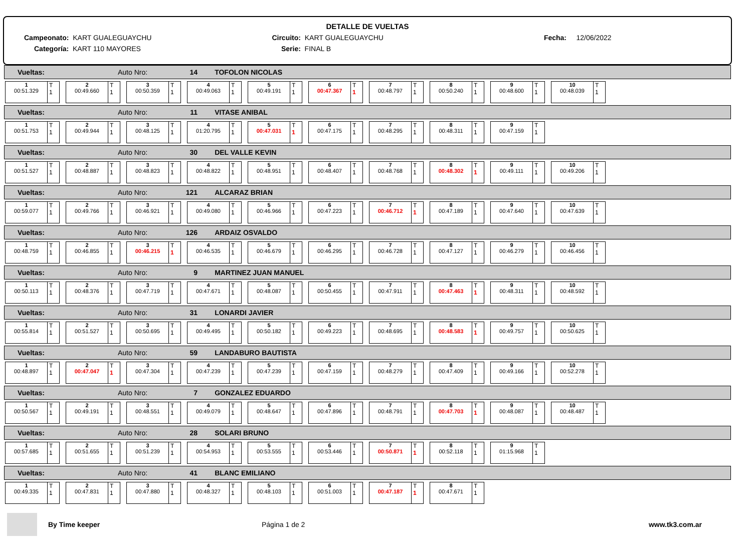DETALLE DE VUELTAS
Campeonato: KART GUALEGUAYCHU Circuito: KART GUALEGUAYCHU Fecha: 12/06/2022
Categoría: KART 110 MAYORES Serie: FINAL B
Vueltas: Auto Nro: 14 TOFOLON NICOLAS
1
00:51.329
T
1
2
00:49.660
T
1
3
00:50.359
T
1
4
00:49.063
T
1
5
00:49.191
T
1
6
00:47.367
T
1
7
00:48.797
T
1
8
00:50.240
T
1
9
00:48.600
T
1
10
00:48.039
T
1
Vueltas: Auto Nro: 11 VITASE ANIBAL
1
00:51.753
T
1
2
00:49.944
T
1
3
00:48.125
T
1
4
01:20.795
T
1
5
00:47.031
T
1
6
00:47.175
T
1
7
00:48.295
T
1
8
00:48.311
T
1
9
00:47.159
T
1
Vueltas: Auto Nro: 30 DEL VALLE KEVIN
1
00:51.527
T
1
2
00:48.887
T
1
3
00:48.823
T
1
4
00:48.822
T
1
5
00:48.951
T
1
6
00:48.407
T
1
7
00:48.768
T
1
8
00:48.302
T
1
9
00:49.111
T
1
10
00:49.206
T
1
Vueltas: Auto Nro: 121 ALCARAZ BRIAN
1
00:59.077
T
1
2
00:49.766
T
1
3
00:46.921
T
1
4
00:49.080
T
1
5
00:46.966
T
1
6
00:47.223
T
1
7
00:46.712
T
1
8
00:47.189
T
1
9
00:47.640
T
1
10
00:47.639
T
1
Vueltas: Auto Nro: 126 ARDAIZ OSVALDO
1
00:48.759
T
1
2
00:46.855
T
1
3
00:46.215
T
1
4
00:46.535
T
1
5
00:46.679
T
1
6
00:46.295
T
1
7
00:46.728
T
1
8
00:47.127
T
1
9
00:46.279
T
1
10
00:46.456
T
1
Vueltas: Auto Nro: 9 MARTINEZ JUAN MANUEL
1
00:50.113
T
1
2
00:48.376
T
1
3
00:47.719
T
1
4
00:47.671
T
1
5
00:48.087
T
1
6
00:50.455
T
1
7
00:47.911
T
1
8
00:47.463
T
1
9
00:48.311
T
1
10
00:48.592
T
1
Vueltas: Auto Nro: 31 LONARDI JAVIER
1
00:55.814
T
1
2
00:51.527
T
1
3
00:50.695
T
1
4
00:49.495
T
1
5
00:50.182
T
1
6
00:49.223
T
1
7
00:48.695
T
1
8
00:48.583
T
1
9
00:49.757
T
1
10
00:50.625
T
1
Vueltas: Auto Nro: 59 LANDABURO BAUTISTA
1
00:48.897
T
1
2
00:47.047
T
1
3
00:47.304
T
1
4
00:47.239
T
1
5
00:47.239
T
1
6
00:47.159
T
1
7
00:48.279
T
1
8
00:47.409
T
1
9
00:49.166
T
1
10
00:52.278
T
1
Vueltas: Auto Nro: 7 GONZALEZ EDUARDO
1
00:50.567
T
1
2
00:49.191
T
1
3
00:48.551
T
1
4
00:49.079
T
1
5
00:48.647
T
1
6
00:47.896
T
1
7
00:48.791
T
1
8
00:47.703
T
1
9
00:48.087
T
1
10
00:48.487
T
1
Vueltas: Auto Nro: 28 SOLARI BRUNO
1
00:57.685
T
1
2
00:51.655
T
1
3
00:51.239
T
1
4
00:54.953
T
1
5
00:53.555
T
1
6
00:53.446
T
1
7
00:50.871
T
1
8
00:52.118
T
1
9
01:15.968
T
1
Vueltas: Auto Nro: 41 BLANC EMILIANO
1
00:49.335
T
1
2
00:47.831
T
1
3
00:47.880
T
1
4
00:48.327
T
1
5
00:48.103
T
1
6
00:51.003
T
1
7
00:47.187
T
1
8
00:47.671
T
1
By Time keeper Página 1 de 2 www.tk3.com.ar